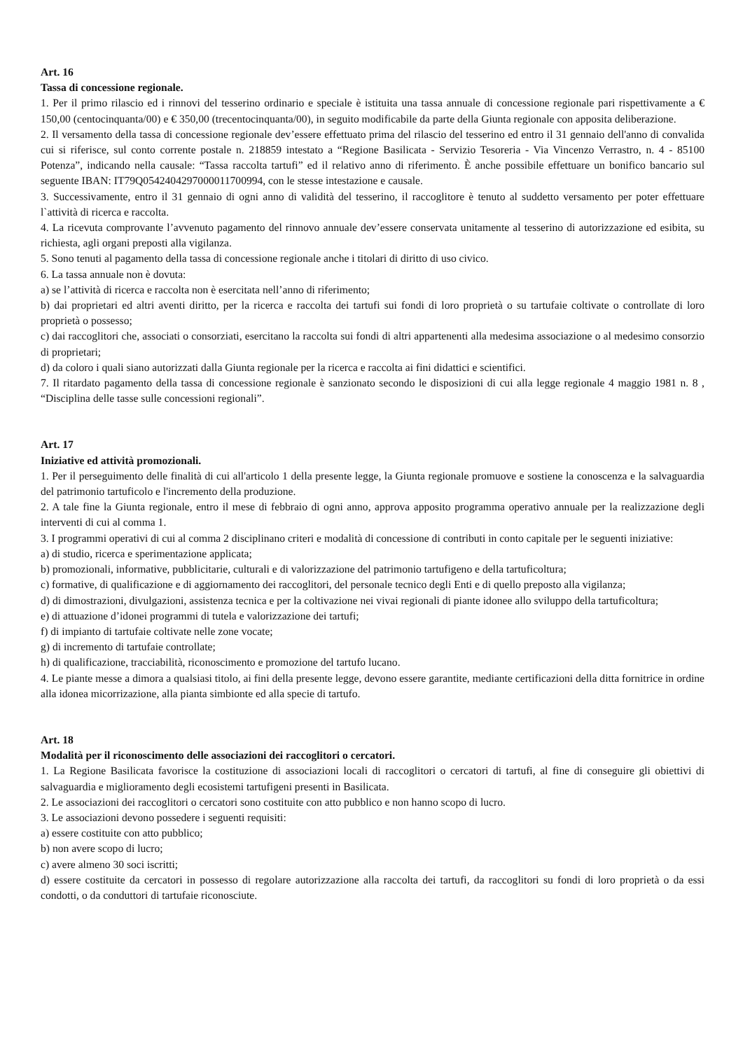Art. 16
Tassa di concessione regionale.
1. Per il primo rilascio ed i rinnovi del tesserino ordinario e speciale è istituita una tassa annuale di concessione regionale pari rispettivamente a € 150,00 (centocinquanta/00) e € 350,00 (trecentocinquanta/00), in seguito modificabile da parte della Giunta regionale con apposita deliberazione.
2. Il versamento della tassa di concessione regionale dev’essere effettuato prima del rilascio del tesserino ed entro il 31 gennaio dell'anno di convalida cui si riferisce, sul conto corrente postale n. 218859 intestato a “Regione Basilicata - Servizio Tesoreria - Via Vincenzo Verrastro, n. 4 - 85100 Potenza”, indicando nella causale: “Tassa raccolta tartufi” ed il relativo anno di riferimento. È anche possibile effettuare un bonifico bancario sul seguente IBAN: IT79Q0542404297000011700994, con le stesse intestazione e causale.
3. Successivamente, entro il 31 gennaio di ogni anno di validità del tesserino, il raccoglitore è tenuto al suddetto versamento per poter effettuare l`attività di ricerca e raccolta.
4. La ricevuta comprovante l’avvenuto pagamento del rinnovo annuale dev’essere conservata unitamente al tesserino di autorizzazione ed esibita, su richiesta, agli organi preposti alla vigilanza.
5. Sono tenuti al pagamento della tassa di concessione regionale anche i titolari di diritto di uso civico.
6. La tassa annuale non è dovuta:
a) se l’attività di ricerca e raccolta non è esercitata nell’anno di riferimento;
b) dai proprietari ed altri aventi diritto, per la ricerca e raccolta dei tartufi sui fondi di loro proprietà o su tartufaie coltivate o controllate di loro proprietà o possesso;
c) dai raccoglitori che, associati o consorziati, esercitano la raccolta sui fondi di altri appartenenti alla medesima associazione o al medesimo consorzio di proprietari;
d) da coloro i quali siano autorizzati dalla Giunta regionale per la ricerca e raccolta ai fini didattici e scientifici.
7. Il ritardato pagamento della tassa di concessione regionale è sanzionato secondo le disposizioni di cui alla legge regionale 4 maggio 1981 n. 8 , “Disciplina delle tasse sulle concessioni regionali”.
Art. 17
Iniziative ed attività promozionali.
1. Per il perseguimento delle finalità di cui all'articolo 1 della presente legge, la Giunta regionale promuove e sostiene la conoscenza e la salvaguardia del patrimonio tartuficolo e l'incremento della produzione.
2. A tale fine la Giunta regionale, entro il mese di febbraio di ogni anno, approva apposito programma operativo annuale per la realizzazione degli interventi di cui al comma 1.
3. I programmi operativi di cui al comma 2 disciplinano criteri e modalità di concessione di contributi in conto capitale per le seguenti iniziative:
a) di studio, ricerca e sperimentazione applicata;
b) promozionali, informative, pubblicitarie, culturali e di valorizzazione del patrimonio tartufigeno e della tartuficoltura;
c) formative, di qualificazione e di aggiornamento dei raccoglitori, del personale tecnico degli Enti e di quello preposto alla vigilanza;
d) di dimostrazioni, divulgazioni, assistenza tecnica e per la coltivazione nei vivai regionali di piante idonee allo sviluppo della tartuficoltura;
e) di attuazione d’idonei programmi di tutela e valorizzazione dei tartufi;
f) di impianto di tartufaie coltivate nelle zone vocate;
g) di incremento di tartufaie controllate;
h) di qualificazione, tracciabilità, riconoscimento e promozione del tartufo lucano.
4. Le piante messe a dimora a qualsiasi titolo, ai fini della presente legge, devono essere garantite, mediante certificazioni della ditta fornitrice in ordine alla idonea micorrizazione, alla pianta simbionte ed alla specie di tartufo.
Art. 18
Modalità per il riconoscimento delle associazioni dei raccoglitori o cercatori.
1. La Regione Basilicata favorisce la costituzione di associazioni locali di raccoglitori o cercatori di tartufi, al fine di conseguire gli obiettivi di salvaguardia e miglioramento degli ecosistemi tartufigeni presenti in Basilicata.
2. Le associazioni dei raccoglitori o cercatori sono costituite con atto pubblico e non hanno scopo di lucro.
3. Le associazioni devono possedere i seguenti requisiti:
a) essere costituite con atto pubblico;
b) non avere scopo di lucro;
c) avere almeno 30 soci iscritti;
d) essere costituite da cercatori in possesso di regolare autorizzazione alla raccolta dei tartufi, da raccoglitori su fondi di loro proprietà o da essi condotti, o da conduttori di tartufaie riconosciute.